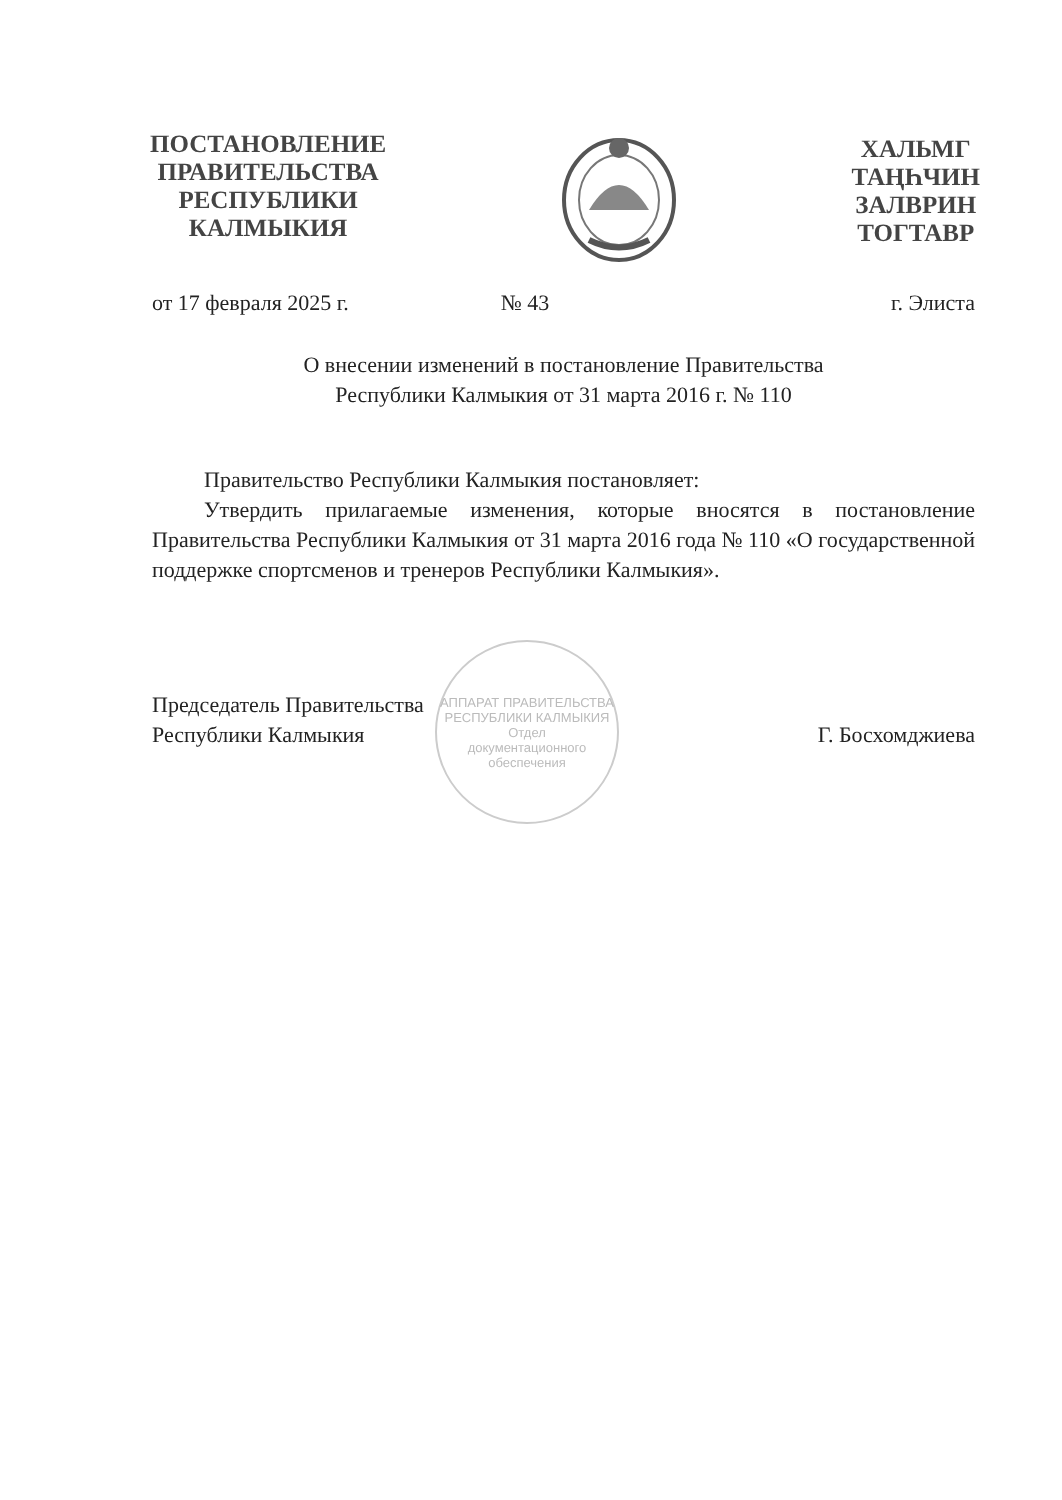ПОСТАНОВЛЕНИЕ
ПРАВИТЕЛЬСТВА
РЕСПУБЛИКИ
КАЛМЫКИЯ
ХАЛЬМГ
ТАҢҺЧИН
ЗАЛВРИН
ТОГТАВР
от 17 февраля 2025 г. № 43 г. Элиста
О внесении изменений в постановление Правительства
Республики Калмыкия от 31 марта 2016 г. № 110
Правительство Республики Калмыкия постановляет:
Утвердить прилагаемые изменения, которые вносятся в постановление Правительства Республики Калмыкия от 31 марта 2016 года № 110 «О государственной поддержке спортсменов и тренеров Республики Калмыкия».
АППАРАТ ПРАВИТЕЛЬСТВА РЕСПУБЛИКИ КАЛМЫКИЯ
Отдел
документационного
обеспечения
Председатель Правительства
Республики Калмыкия
Г. Босхомджиева